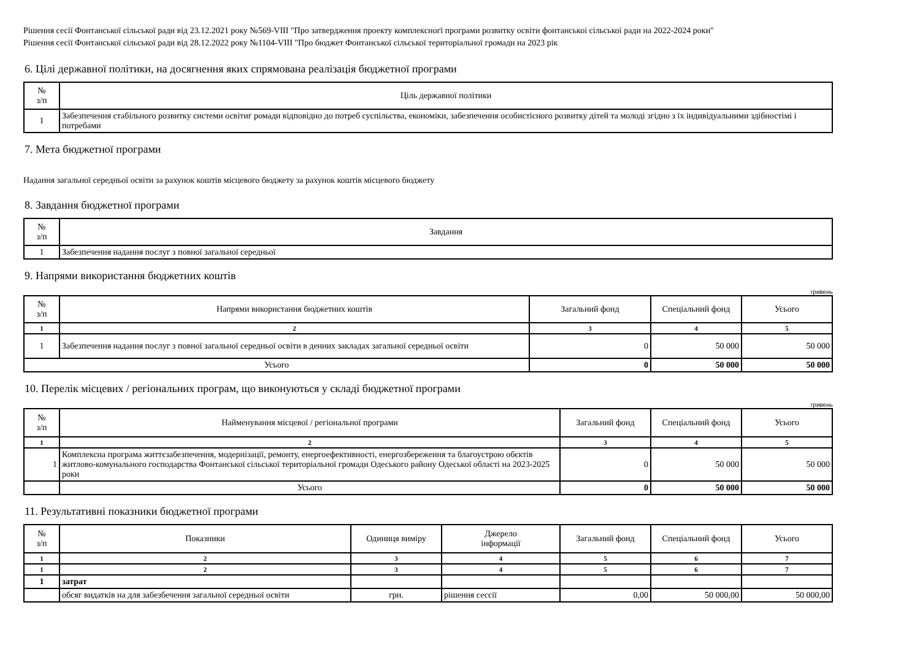Рішення сесії Фонтанської сільської ради від 23.12.2021 року №569-VIII "Про затвердження проекту комплексногї програми розвитку освіти фонтанськоі сільськоі ради на 2022-2024 роки"
Рішення сесії Фонтанської сільської ради від 28.12.2022 року №1104-VIII "Про бюджет Фонтанської сільської територіальної громади на 2023 рік
6. Цілі державної політики, на досягнення яких спрямована реалізація бюджетної програми
| № з/п | Ціль державної політики |
| --- | --- |
| 1 | Забезпечення стабільного розвитку системи освітиг ромади відповідно до потреб суспільства, економіки, забезпечення особистісного розвитку дітей та молоді згідно з їх індивідуальними здібностімі і потребами |
7. Мета бюджетної програми
Надання загальної середньої освіти за рахунок коштів місцевого бюджету за рахунок коштів місцевого бюджету
8. Завдання бюджетної програми
| № з/п | Завдання |
| --- | --- |
| 1 | Забезпечення надання послуг з повної загальної середньої |
9. Напрями використання бюджетних коштів
гривень
| № з/п | Напрями використання бюджетних коштів | Загальний фонд | Спеціальний фонд | Усього |
| --- | --- | --- | --- | --- |
| 1 | 2 | 3 | 4 | 5 |
| 1 | Забезпечення надання послуг з повної загальної середньої освіти в денних закладах загальної середньої освіти | 0 | 50 000 | 50 000 |
| Усього | | 0 | 50 000 | 50 000 |
10. Перелік місцевих / регіональних програм, що виконуються у складі бюджетної програми
гривень
| № з/п | Найменування місцевої / регіональної програми | Загальний фонд | Спеціальний фонд | Усього |
| --- | --- | --- | --- | --- |
| 1 | 2 | 3 | 4 | 5 |
| 1 | Комплексна програма життєзабезпечення, модернізації, ремонту, енергоефективності, енергозбереження та благоустрою обєктів житлово-комунального господарства Фонтанської сільської територіальної громади Одеського району Одеської області на 2023-2025 роки | 0 | 50 000 | 50 000 |
| | Усього | 0 | 50 000 | 50 000 |
11. Результативні показники бюджетної програми
| № з/п | Показники | Одиниця виміру | Джерело інформації | Загальний фонд | Спеціальний фонд | Усього |
| --- | --- | --- | --- | --- | --- | --- |
| 1 | 2 | 3 | 4 | 5 | 6 | 7 |
| 1 | 2 | 3 | 4 | 5 | 6 | 7 |
| 1 | затрат | | | | | |
| | обсяг видатків на для забезбечення загальної середньої освіти | грн. | рішення сессії | 0,00 | 50 000,00 | 50 000,00 |